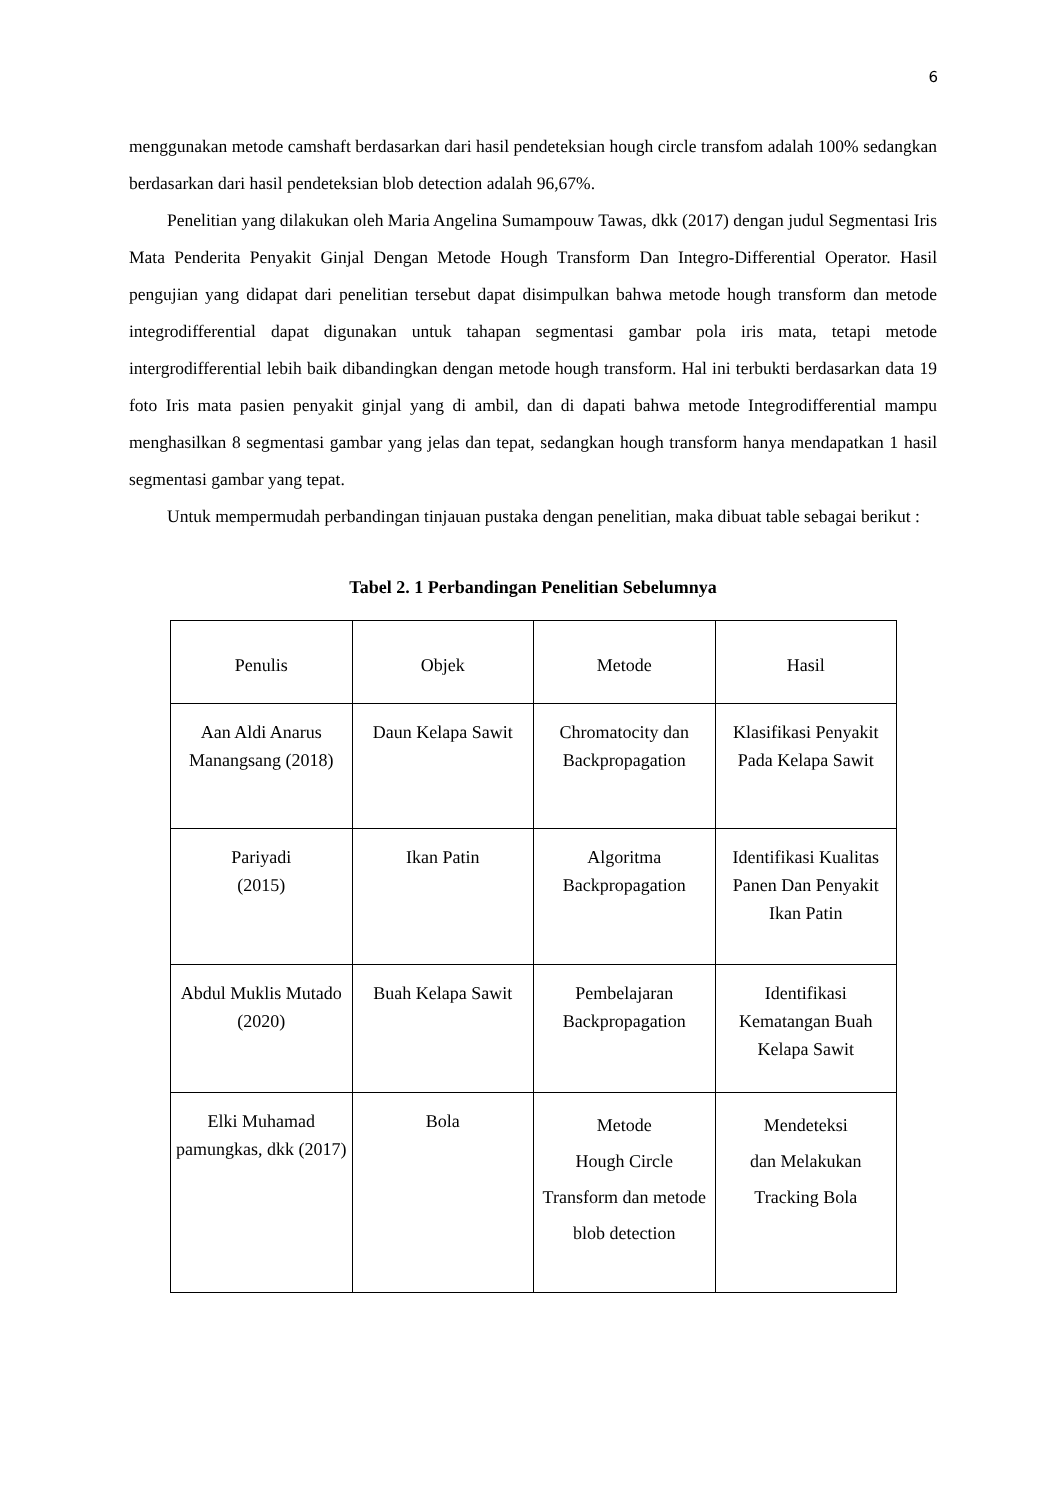6
menggunakan metode camshaft berdasarkan dari hasil pendeteksian hough circle transfom adalah 100% sedangkan berdasarkan dari hasil pendeteksian blob detection adalah 96,67%.
Penelitian yang dilakukan oleh Maria Angelina Sumampouw Tawas, dkk (2017) dengan judul Segmentasi Iris Mata Penderita Penyakit Ginjal Dengan Metode Hough Transform Dan Integro-Differential Operator. Hasil pengujian yang didapat dari penelitian tersebut dapat disimpulkan bahwa metode hough transform dan metode integrodifferential dapat digunakan untuk tahapan segmentasi gambar pola iris mata, tetapi metode intergrodifferential lebih baik dibandingkan dengan metode hough transform. Hal ini terbukti berdasarkan data 19 foto Iris mata pasien penyakit ginjal yang di ambil, dan di dapati bahwa metode Integrodifferential mampu menghasilkan 8 segmentasi gambar yang jelas dan tepat, sedangkan hough transform hanya mendapatkan 1 hasil segmentasi gambar yang tepat.
Untuk mempermudah perbandingan tinjauan pustaka dengan penelitian, maka dibuat table sebagai berikut :
Tabel 2. 1 Perbandingan Penelitian Sebelumnya
| Penulis | Objek | Metode | Hasil |
| Aan Aldi Anarus Manangsang (2018) | Daun Kelapa Sawit | Chromatocity dan Backpropagation | Klasifikasi Penyakit Pada Kelapa Sawit |
| Pariyadi (2015) | Ikan Patin | Algoritma Backpropagation | Identifikasi Kualitas Panen Dan Penyakit Ikan Patin |
| Abdul Muklis Mutado (2020) | Buah Kelapa Sawit | Pembelajaran Backpropagation | Identifikasi Kematangan Buah Kelapa Sawit |
| Elki Muhamad pamungkas, dkk (2017) | Bola | Metode Hough Circle Transform dan metode blob detection | Mendeteksi dan Melakukan Tracking Bola |